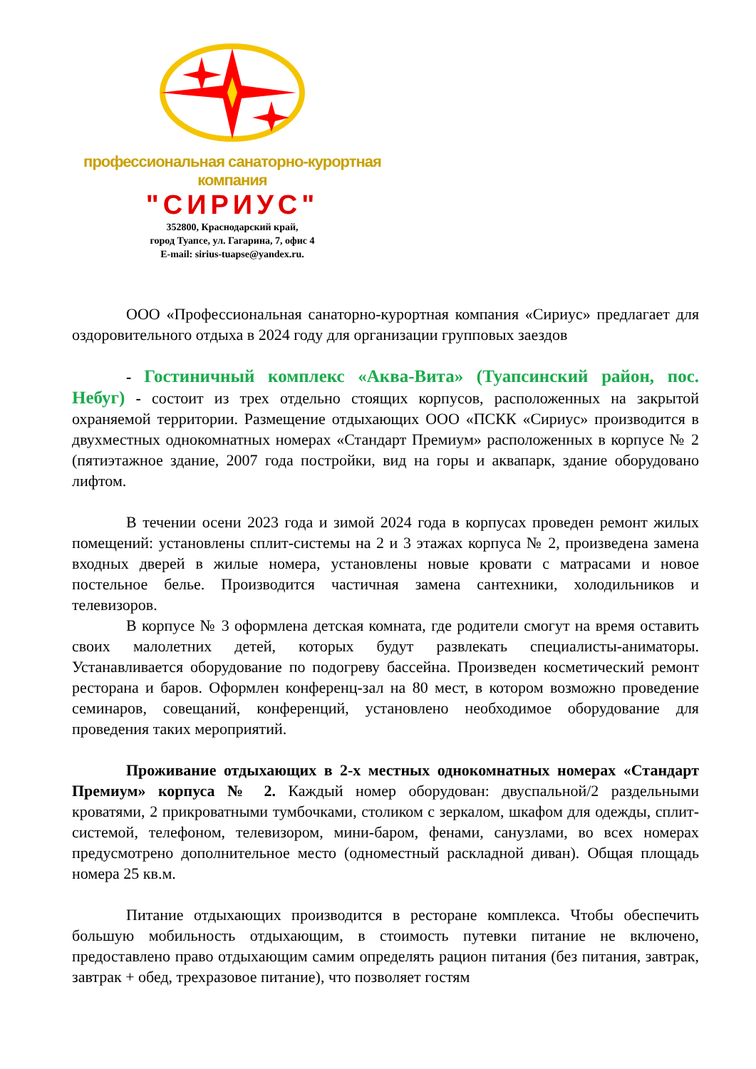профессиональная санаторно-курортная компания
"СИРИУС"
352800, Краснодарский край,
город Туапсе, ул. Гагарина, 7, офис 4
E-mail: sirius-tuapse@yandex.ru.
ООО «Профессиональная санаторно-курортная компания «Сириус» предлагает для оздоровительного отдыха в 2024 году для организации групповых заездов
- Гостиничный комплекс «Аква-Вита» (Туапсинский район, пос. Небуг) - состоит из трех отдельно стоящих корпусов, расположенных на закрытой охраняемой территории. Размещение отдыхающих ООО «ПСКК «Сириус» производится в двухместных однокомнатных номерах «Стандарт Премиум» расположенных в корпусе № 2 (пятиэтажное здание, 2007 года постройки, вид на горы и аквапарк, здание оборудовано лифтом.
В течении осени 2023 года и зимой 2024 года в корпусах проведен ремонт жилых помещений: установлены сплит-системы на 2 и 3 этажах корпуса № 2, произведена замена входных дверей в жилые номера, установлены новые кровати с матрасами и новое постельное белье. Производится частичная замена сантехники, холодильников и телевизоров.
В корпусе № 3 оформлена детская комната, где родители смогут на время оставить своих малолетних детей, которых будут развлекать специалисты-аниматоры. Устанавливается оборудование по подогреву бассейна. Произведен косметический ремонт ресторана и баров. Оформлен конференц-зал на 80 мест, в котором возможно проведение семинаров, совещаний, конференций, установлено необходимое оборудование для проведения таких мероприятий.
Проживание отдыхающих в 2-х местных однокомнатных номерах «Стандарт Премиум» корпуса № 2. Каждый номер оборудован: двуспальной/2 раздельными кроватями, 2 прикроватными тумбочками, столиком с зеркалом, шкафом для одежды, сплит-системой, телефоном, телевизором, мини-баром, фенами, санузлами, во всех номерах предусмотрено дополнительное место (одноместный раскладной диван). Общая площадь номера 25 кв.м.
Питание отдыхающих производится в ресторане комплекса. Чтобы обеспечить большую мобильность отдыхающим, в стоимость путевки питание не включено, предоставлено право отдыхающим самим определять рацион питания (без питания, завтрак, завтрак + обед, трехразовое питание), что позволяет гостям